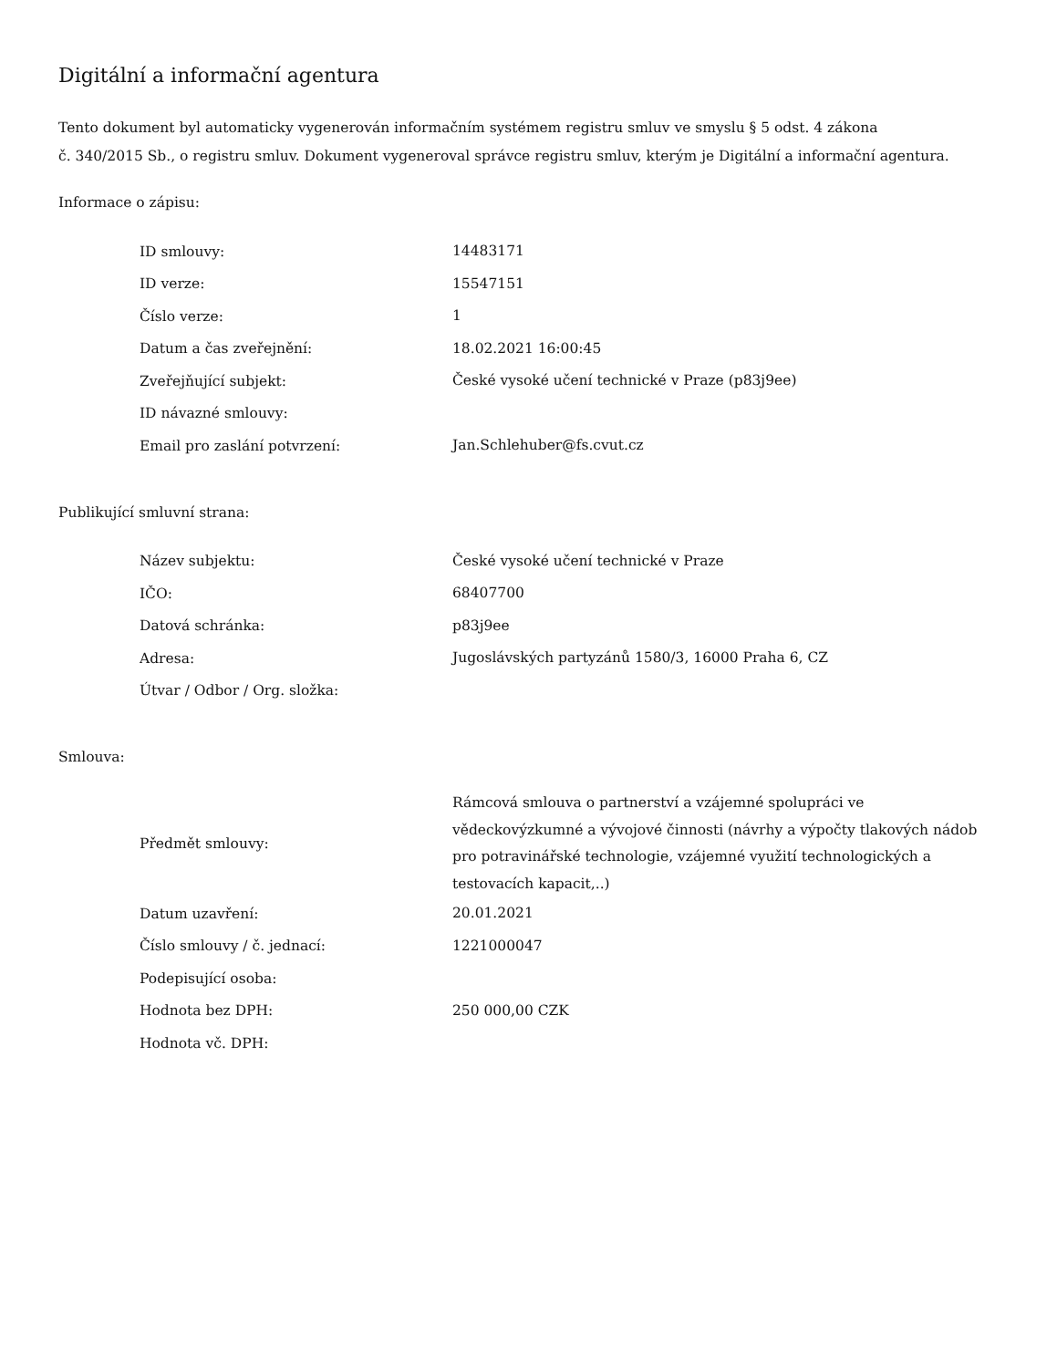Digitální a informační agentura
Tento dokument byl automaticky vygenerován informačním systémem registru smluv ve smyslu § 5 odst. 4 zákona
č. 340/2015 Sb., o registru smluv. Dokument vygeneroval správce registru smluv, kterým je Digitální a informační agentura.
Informace o zápisu:
| ID smlouvy: | 14483171 |
| ID verze: | 15547151 |
| Číslo verze: | 1 |
| Datum a čas zveřejnění: | 18.02.2021 16:00:45 |
| Zveřejňující subjekt: | České vysoké učení technické v Praze (p83j9ee) |
| ID návazné smlouvy: | |
| Email pro zaslání potvrzení: | Jan.Schlehuber@fs.cvut.cz |
Publikující smluvní strana:
| Název subjektu: | České vysoké učení technické v Praze |
| IČO: | 68407700 |
| Datová schránka: | p83j9ee |
| Adresa: | Jugoslávských partyzánů 1580/3, 16000 Praha 6, CZ |
| Útvar / Odbor / Org. složka: | |
Smlouva:
| Předmět smlouvy: | Rámcová smlouva o partnerství a vzájemné spolupráci ve vědeckovýzkumné a vývojové činnosti (návrhy a výpočty tlakových nádob pro potravinářské technologie, vzájemné využití technologických a testovacích kapacit,..) |
| Datum uzavření: | 20.01.2021 |
| Číslo smlouvy / č. jednací: | 1221000047 |
| Podepisující osoba: | |
| Hodnota bez DPH: | 250 000,00 CZK |
| Hodnota vč. DPH: | |